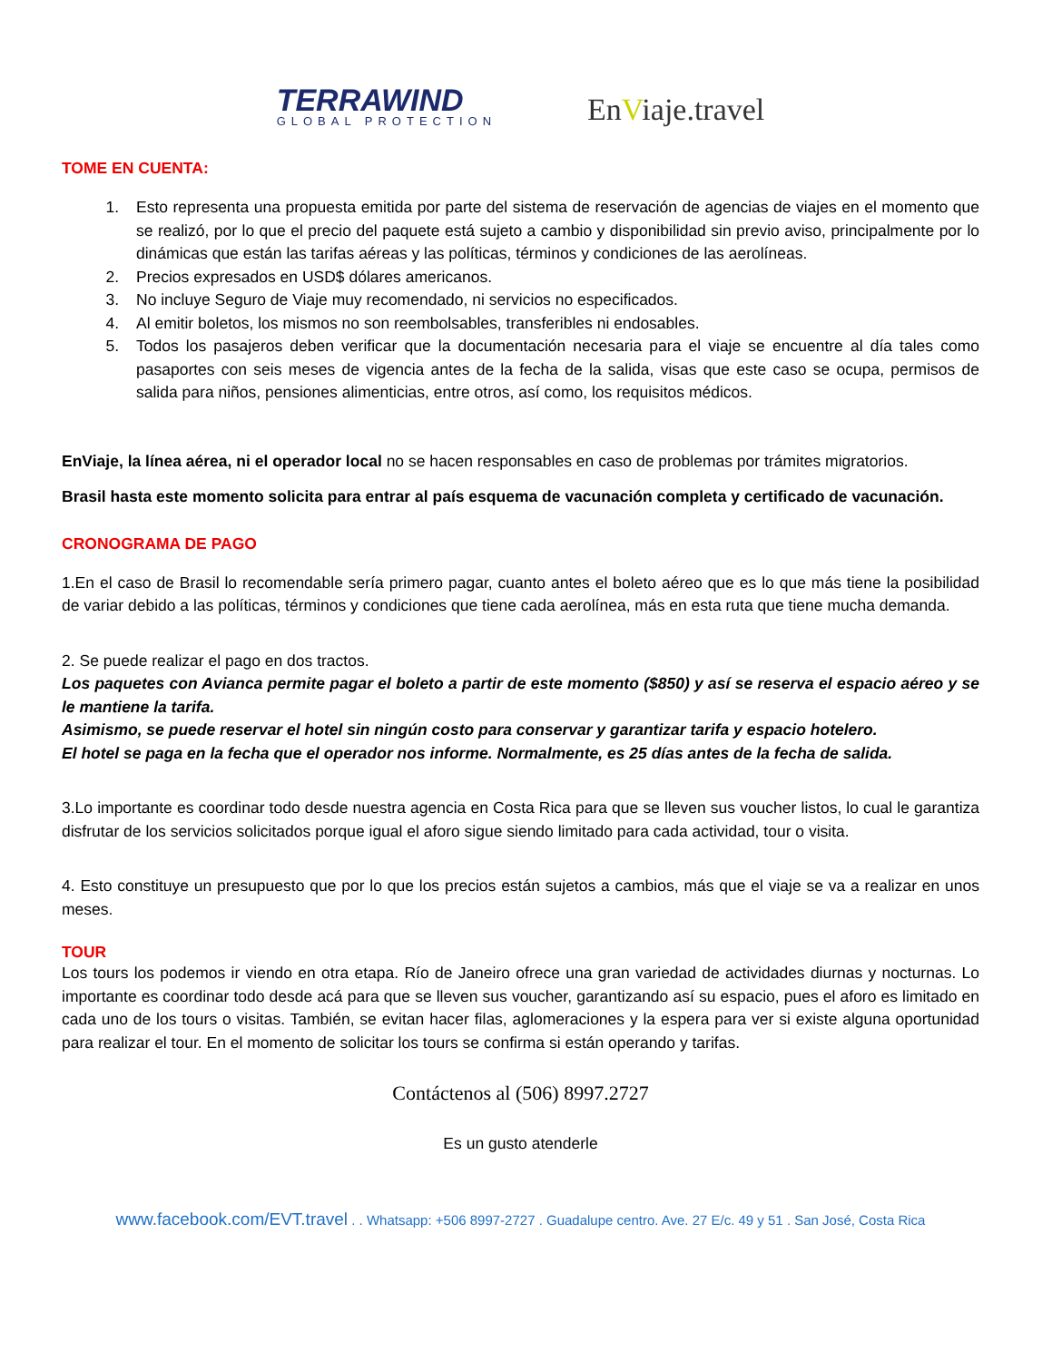TERRAWIND
GLOBAL PROTECTION
EnViaje.travel
TOME EN CUENTA:
1. Esto representa una propuesta emitida por parte del sistema de reservación de agencias de viajes en el momento que se realizó, por lo que el precio del paquete está sujeto a cambio y disponibilidad sin previo aviso, principalmente por lo dinámicas que están las tarifas aéreas y las políticas, términos y condiciones de las aerolíneas.
2. Precios expresados en USD$ dólares americanos.
3. No incluye Seguro de Viaje muy recomendado, ni servicios no especificados.
4. Al emitir boletos, los mismos no son reembolsables, transferibles ni endosables.
5. Todos los pasajeros deben verificar que la documentación necesaria para el viaje se encuentre al día tales como pasaportes con seis meses de vigencia antes de la fecha de la salida, visas que este caso se ocupa, permisos de salida para niños, pensiones alimenticias, entre otros, así como, los requisitos médicos.
EnViaje, la línea aérea, ni el operador local no se hacen responsables en caso de problemas por trámites migratorios.
Brasil hasta este momento solicita para entrar al país esquema de vacunación completa y certificado de vacunación.
CRONOGRAMA DE PAGO
1.En el caso de Brasil lo recomendable sería primero pagar, cuanto antes el boleto aéreo que es lo que más tiene la posibilidad de variar debido a las políticas, términos y condiciones que tiene cada aerolínea, más en esta ruta que tiene mucha demanda.
2. Se puede realizar el pago en dos tractos.
Los paquetes con Avianca permite pagar el boleto a partir de este momento ($850) y así se reserva el espacio aéreo y se le mantiene la tarifa.
Asimismo, se puede reservar el hotel sin ningún costo para conservar y garantizar tarifa y espacio hotelero.
El hotel se paga en la fecha que el operador nos informe. Normalmente, es 25 días antes de la fecha de salida.
3.Lo importante es coordinar todo desde nuestra agencia en Costa Rica para que se lleven sus voucher listos, lo cual le garantiza disfrutar de los servicios solicitados porque igual el aforo sigue siendo limitado para cada actividad, tour o visita.
4. Esto constituye un presupuesto que por lo que los precios están sujetos a cambios, más que el viaje se va a realizar en unos meses.
TOUR
Los tours los podemos ir viendo en otra etapa. Río de Janeiro ofrece una gran variedad de actividades diurnas y nocturnas. Lo importante es coordinar todo desde acá para que se lleven sus voucher, garantizando así su espacio, pues el aforo es limitado en cada uno de los tours o visitas. También, se evitan hacer filas, aglomeraciones y la espera para ver si existe alguna oportunidad para realizar el tour. En el momento de solicitar los tours se confirma si están operando y tarifas.
Contáctenos al (506) 8997.2727
Es un gusto atenderle
www.facebook.com/EVT.travel . . Whatsapp: +506 8997-2727 . Guadalupe centro. Ave. 27 E/c. 49 y 51 . San José, Costa Rica